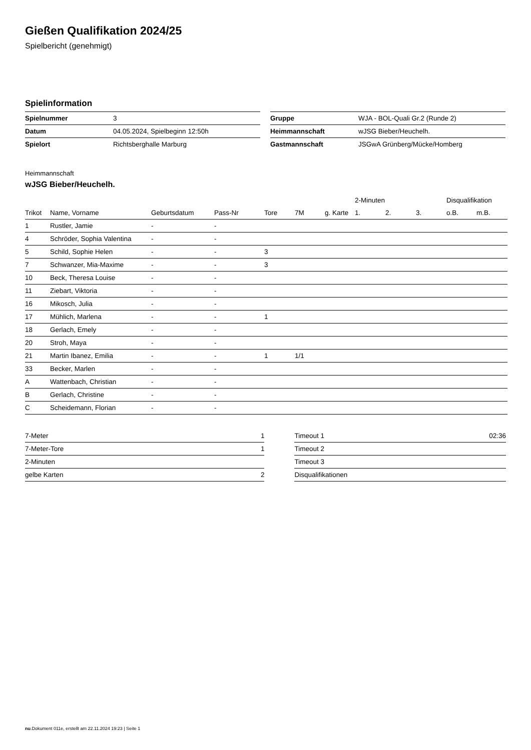Gießen Qualifikation 2024/25
Spielbericht (genehmigt)
Spielinformation
| Spielnummer | 3 |
| Datum | 04.05.2024, Spielbeginn 12:50h |
| Spielort | Richtsberghalle Marburg |
| Gruppe | WJA - BOL-Quali Gr.2 (Runde 2) |
| Heimmannschaft | wJSG Bieber/Heuchelh. |
| Gastmannschaft | JSGwA Grünberg/Mücke/Homberg |
Heimmannschaft
wJSG Bieber/Heuchelh.
| | | | | | | | 2-Minuten | | | Disqualifikation | |
| --- | --- | --- | --- | --- | --- | --- | --- | --- | --- | --- | --- |
| Trikot | Name, Vorname | Geburtsdatum | Pass-Nr | Tore | 7M | g. Karte | 1. | 2. | 3. | o.B. | m.B. |
| 1 | Rustler, Jamie | - | - | | | | | | | | |
| 4 | Schröder, Sophia Valentina | - | - | | | | | | | | |
| 5 | Schild, Sophie Helen | - | - | 3 | | | | | | | |
| 7 | Schwanzer, Mia-Maxime | - | - | 3 | | | | | | | |
| 10 | Beck, Theresa Louise | - | - | | | | | | | | |
| 11 | Ziebart, Viktoria | - | - | | | | | | | | |
| 16 | Mikosch, Julia | - | - | | | | | | | | |
| 17 | Mühlich, Marlena | - | - | 1 | | | | | | | |
| 18 | Gerlach, Emely | - | - | | | | | | | | |
| 20 | Stroh, Maya | - | - | | | | | | | | |
| 21 | Martin Ibanez, Emilia | - | - | 1 | 1/1 | | | | | | |
| 33 | Becker, Marlen | - | - | | | | | | | | |
| A | Wattenbach, Christian | - | - | | | | | | | | |
| B | Gerlach, Christine | - | - | | | | | | | | |
| C | Scheidemann, Florian | - | - | | | | | | | | |
| 7-Meter | 1 |
| 7-Meter-Tore | 1 |
| 2-Minuten | |
| gelbe Karten | 2 |
| Timeout 1 | 02:36 |
| Timeout 2 | |
| Timeout 3 | |
| Disqualifikationen | |
nu.Dokument 011e, erstellt am 22.11.2024 19:23 | Seite 1